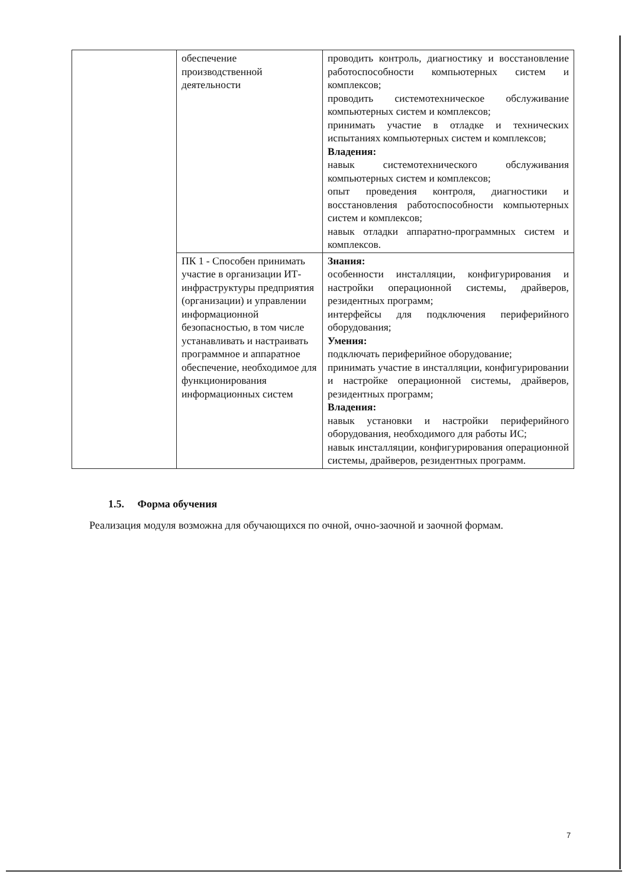| | обеспечение производственной деятельности | проводить контроль, диагностику и восстановление работоспособности компьютерных систем и комплексов; проводить системотехническое обслуживание компьютерных систем и комплексов; принимать участие в отладке и технических испытаниях компьютерных систем и комплексов; Владения: навык системотехнического обслуживания компьютерных систем и комплексов; опыт проведения контроля, диагностики и восстановления работоспособности компьютерных систем и комплексов; навык отладки аппаратно-программных систем и комплексов. |
| | ПК 1 - Способен принимать участие в организации ИТ-инфраструктуры предприятия (организации) и управлении информационной безопасностью, в том числе устанавливать и настраивать программное и аппаратное обеспечение, необходимое для функционирования информационных систем | Знания: особенности инсталляции, конфигурирования и настройки операционной системы, драйверов, резидентных программ; интерфейсы для подключения периферийного оборудования; Умения: подключать периферийное оборудование; принимать участие в инсталляции, конфигурировании и настройке операционной системы, драйверов, резидентных программ; Владения: навык установки и настройки периферийного оборудования, необходимого для работы ИС; навык инсталляции, конфигурирования операционной системы, драйверов, резидентных программ. |
1.5. Форма обучения
Реализация модуля возможна для обучающихся по очной, очно-заочной и заочной формам.
7